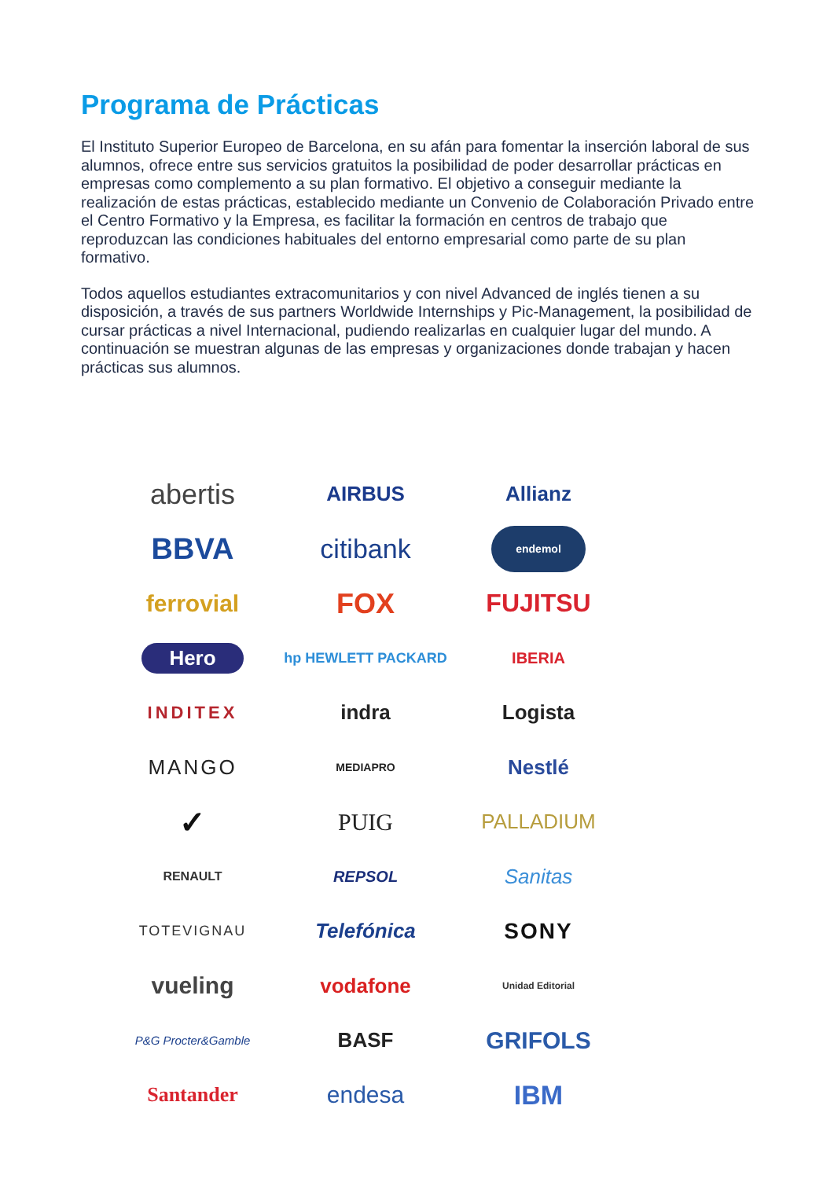Programa de Prácticas
El Instituto Superior Europeo de Barcelona, en su afán para fomentar la inserción laboral de sus alumnos, ofrece entre sus servicios gratuitos la posibilidad de poder desarrollar prácticas en empresas como complemento a su plan formativo. El objetivo a conseguir mediante la realización de estas prácticas, establecido mediante un Convenio de Colaboración Privado entre el Centro Formativo y la Empresa, es facilitar la formación en centros de trabajo que reproduzcan las condiciones habituales del entorno empresarial como parte de su plan formativo.
Todos aquellos estudiantes extracomunitarios y con nivel Advanced de inglés tienen a su disposición, a través de sus partners Worldwide Internships y Pic-Management, la posibilidad de cursar prácticas a nivel Internacional, pudiendo realizarlas en cualquier lugar del mundo. A continuación se muestran algunas de las empresas y organizaciones donde trabajan y hacen prácticas sus alumnos.
abertis
AIRBUS
Allianz
BBVA
citibank
endemol
ferrovial
FOX
FUJITSU
Hero
hp HEWLETT PACKARD
IBERIA
INDITEX
indra
Logista
MANGO
MEDIAPRO
Nestlé
✓
PUIG
PALLADIUM
RENAULT
REPSOL
Sanitas
TOTEVIGNAU
Telefónica
SONY
vueling
vodafone
Unidad Editorial
P&G Procter&Gamble
BASF
GRIFOLS
Santander
endesa
IBM